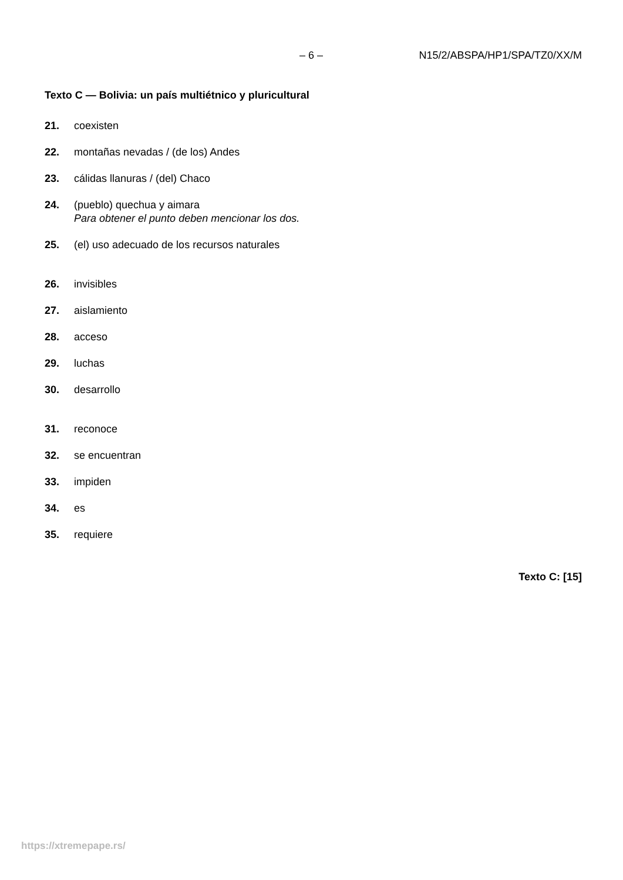– 6 – N15/2/ABSPA/HP1/SPA/TZ0/XX/M
Texto C — Bolivia: un país multiétnico y pluricultural
21. coexisten
22. montañas nevadas / (de los) Andes
23. cálidas llanuras / (del) Chaco
24. (pueblo) quechua y aimara
Para obtener el punto deben mencionar los dos.
25. (el) uso adecuado de los recursos naturales
26. invisibles
27. aislamiento
28. acceso
29. luchas
30. desarrollo
31. reconoce
32. se encuentran
33. impiden
34. es
35. requiere
Texto C: [15]
https://xtremepape.rs/